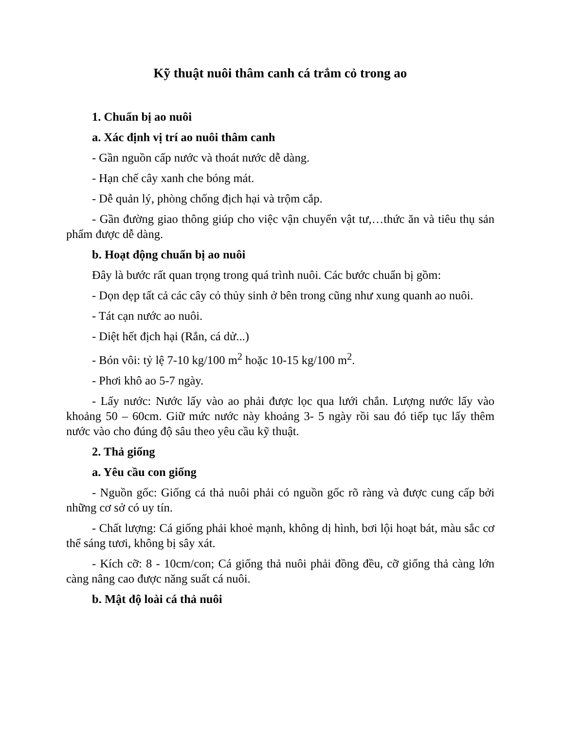Kỹ thuật nuôi thâm canh cá trắm cỏ trong ao
1. Chuẩn bị ao nuôi
a. Xác định vị trí ao nuôi thâm canh
- Gần nguồn cấp nước và thoát nước dễ dàng.
- Hạn chế cây xanh che bóng mát.
- Dễ quản lý, phòng chống địch hại và trộm cắp.
- Gần đường giao thông giúp cho việc vận chuyển vật tư,…thức ăn và tiêu thụ sản phẩm được dễ dàng.
b. Hoạt động chuẩn bị ao nuôi
Đây là bước rất quan trọng trong quá trình nuôi. Các bước chuẩn bị gồm:
- Dọn dẹp tất cả các cây cỏ thủy sinh ở bên trong cũng như xung quanh ao nuôi.
- Tát cạn nước ao nuôi.
- Diệt hết địch hại (Rắn, cá dử...)
- Bón vôi: tỷ lệ 7-10 kg/100 m<sup>2</sup> hoặc 10-15 kg/100 m<sup>2</sup>.
- Phơi khô ao 5-7 ngày.
- Lấy nước: Nước lấy vào ao phải được lọc qua lưới chắn. Lượng nước lấy vào khoảng 50 – 60cm. Giữ mức nước này khoảng 3- 5 ngày rồi sau đó tiếp tục lấy thêm nước vào cho đúng độ sâu theo yêu cầu kỹ thuật.
2. Thả giống
a. Yêu cầu con giống
- Nguồn gốc: Giống cá thả nuôi phải có nguồn gốc rõ ràng và được cung cấp bởi những cơ sở có uy tín.
- Chất lượng: Cá giống phải khoẻ mạnh, không dị hình, bơi lội hoạt bát, màu sắc cơ thể sáng tươi, không bị sây xát.
- Kích cỡ: 8 - 10cm/con; Cá giống thả nuôi phải đồng đều, cỡ giống thả càng lớn càng nâng cao được năng suất cá nuôi.
b. Mật độ loài cá thả nuôi